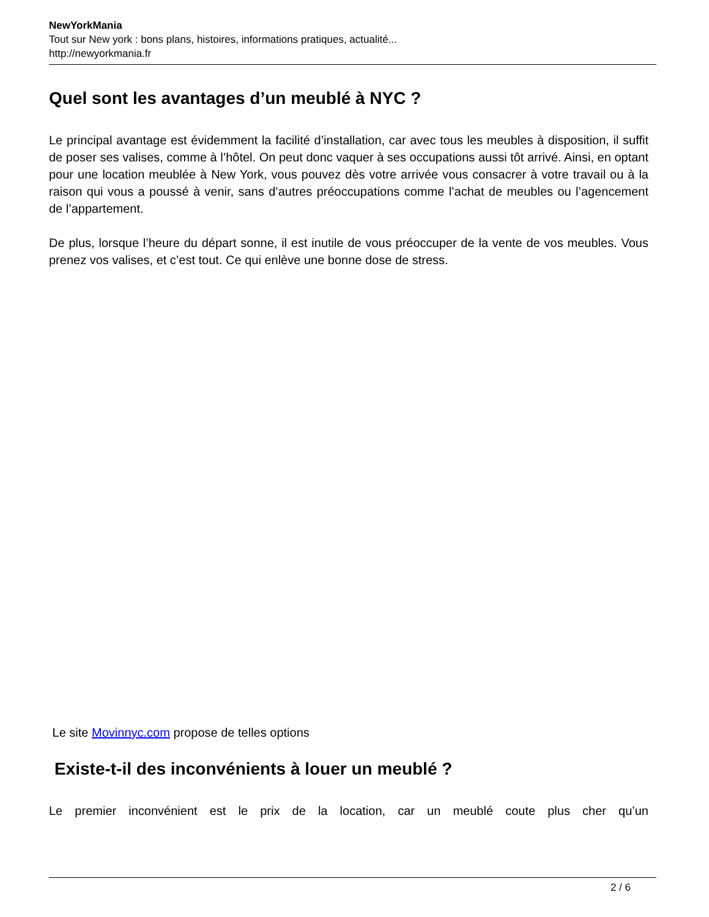NewYorkMania
Tout sur New york : bons plans, histoires, informations pratiques, actualité...
http://newyorkmania.fr
Quel sont les avantages d’un meublé à NYC ?
Le principal avantage est évidemment la facilité d’installation, car avec tous les meubles à disposition, il suffit de poser ses valises, comme à l’hôtel. On peut donc vaquer à ses occupations aussi tôt arrivé. Ainsi, en optant pour une location meublée à New York, vous pouvez dès votre arrivée vous consacrer à votre travail ou à la raison qui vous a poussé à venir, sans d’autres préoccupations comme l’achat de meubles ou l’agencement de l’appartement.
De plus, lorsque l’heure du départ sonne, il est inutile de vous préoccuper de la vente de vos meubles. Vous prenez vos valises, et c’est tout. Ce qui enlève une bonne dose de stress.
Le site Movinnyc.com propose de telles options
Existe-t-il des inconvénients à louer un meublé ?
Le premier inconvénient est le prix de la location, car un meublé coute plus cher qu’un
2 / 6